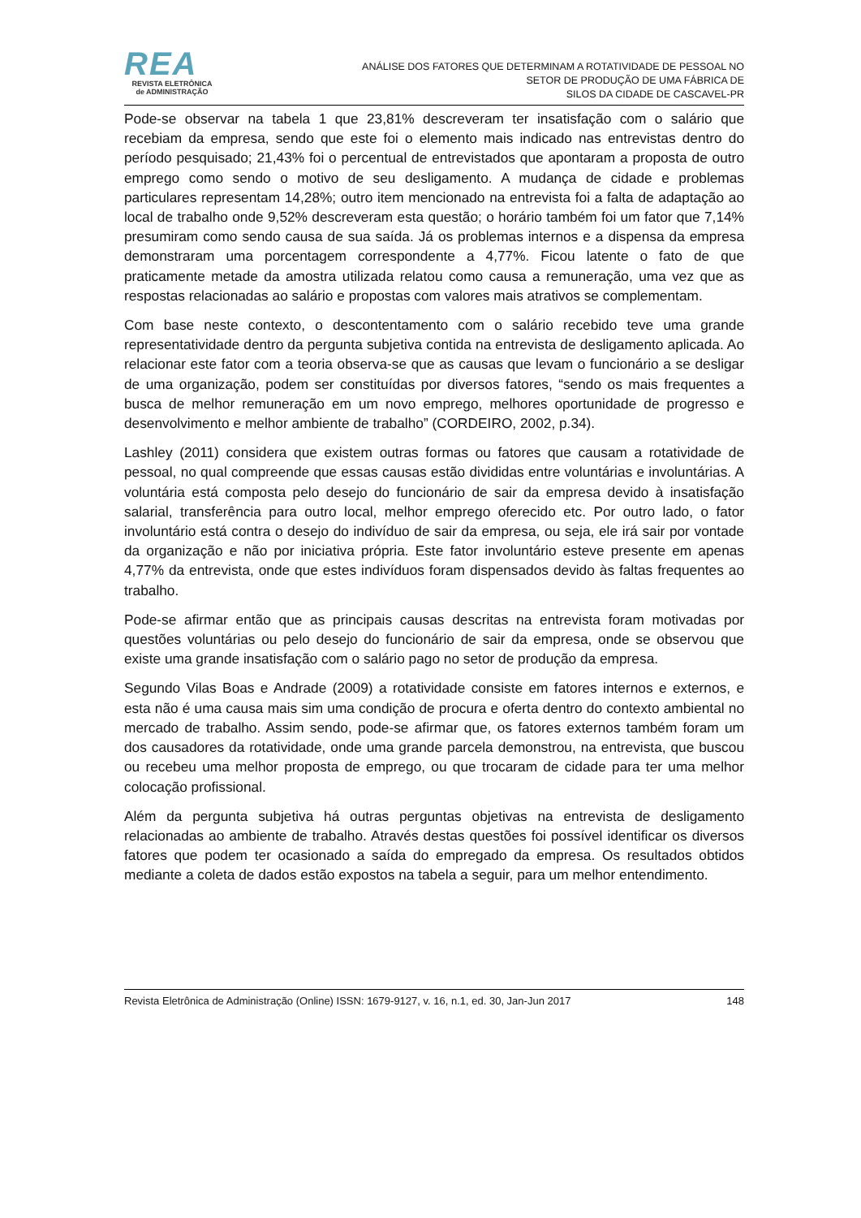REA
REVISTA ELETRÔNICA
de ADMINISTRAÇÃO
ANÁLISE DOS FATORES QUE DETERMINAM A ROTATIVIDADE DE PESSOAL NO
SETOR DE PRODUÇÃO DE UMA FÁBRICA DE
SILOS DA CIDADE DE CASCAVEL-PR
Pode-se observar na tabela 1 que 23,81% descreveram ter insatisfação com o salário que recebiam da empresa, sendo que este foi o elemento mais indicado nas entrevistas dentro do período pesquisado; 21,43% foi o percentual de entrevistados que apontaram a proposta de outro emprego como sendo o motivo de seu desligamento. A mudança de cidade e problemas particulares representam 14,28%; outro item mencionado na entrevista foi a falta de adaptação ao local de trabalho onde 9,52% descreveram esta questão; o horário também foi um fator que 7,14% presumiram como sendo causa de sua saída. Já os problemas internos e a dispensa da empresa demonstraram uma porcentagem correspondente a 4,77%. Ficou latente o fato de que praticamente metade da amostra utilizada relatou como causa a remuneração, uma vez que as respostas relacionadas ao salário e propostas com valores mais atrativos se complementam.
Com base neste contexto, o descontentamento com o salário recebido teve uma grande representatividade dentro da pergunta subjetiva contida na entrevista de desligamento aplicada. Ao relacionar este fator com a teoria observa-se que as causas que levam o funcionário a se desligar de uma organização, podem ser constituídas por diversos fatores, “sendo os mais frequentes a busca de melhor remuneração em um novo emprego, melhores oportunidade de progresso e desenvolvimento e melhor ambiente de trabalho” (CORDEIRO, 2002, p.34).
Lashley (2011) considera que existem outras formas ou fatores que causam a rotatividade de pessoal, no qual compreende que essas causas estão divididas entre voluntárias e involuntárias. A voluntária está composta pelo desejo do funcionário de sair da empresa devido à insatisfação salarial, transferência para outro local, melhor emprego oferecido etc. Por outro lado, o fator involuntário está contra o desejo do indivíduo de sair da empresa, ou seja, ele irá sair por vontade da organização e não por iniciativa própria. Este fator involuntário esteve presente em apenas 4,77% da entrevista, onde que estes indivíduos foram dispensados devido às faltas frequentes ao trabalho.
Pode-se afirmar então que as principais causas descritas na entrevista foram motivadas por questões voluntárias ou pelo desejo do funcionário de sair da empresa, onde se observou que existe uma grande insatisfação com o salário pago no setor de produção da empresa.
Segundo Vilas Boas e Andrade (2009) a rotatividade consiste em fatores internos e externos, e esta não é uma causa mais sim uma condição de procura e oferta dentro do contexto ambiental no mercado de trabalho. Assim sendo, pode-se afirmar que, os fatores externos também foram um dos causadores da rotatividade, onde uma grande parcela demonstrou, na entrevista, que buscou ou recebeu uma melhor proposta de emprego, ou que trocaram de cidade para ter uma melhor colocação profissional.
Além da pergunta subjetiva há outras perguntas objetivas na entrevista de desligamento relacionadas ao ambiente de trabalho. Através destas questões foi possível identificar os diversos fatores que podem ter ocasionado a saída do empregado da empresa. Os resultados obtidos mediante a coleta de dados estão expostos na tabela a seguir, para um melhor entendimento.
Revista Eletrônica de Administração (Online) ISSN: 1679-9127, v. 16, n.1, ed. 30, Jan-Jun 2017 148